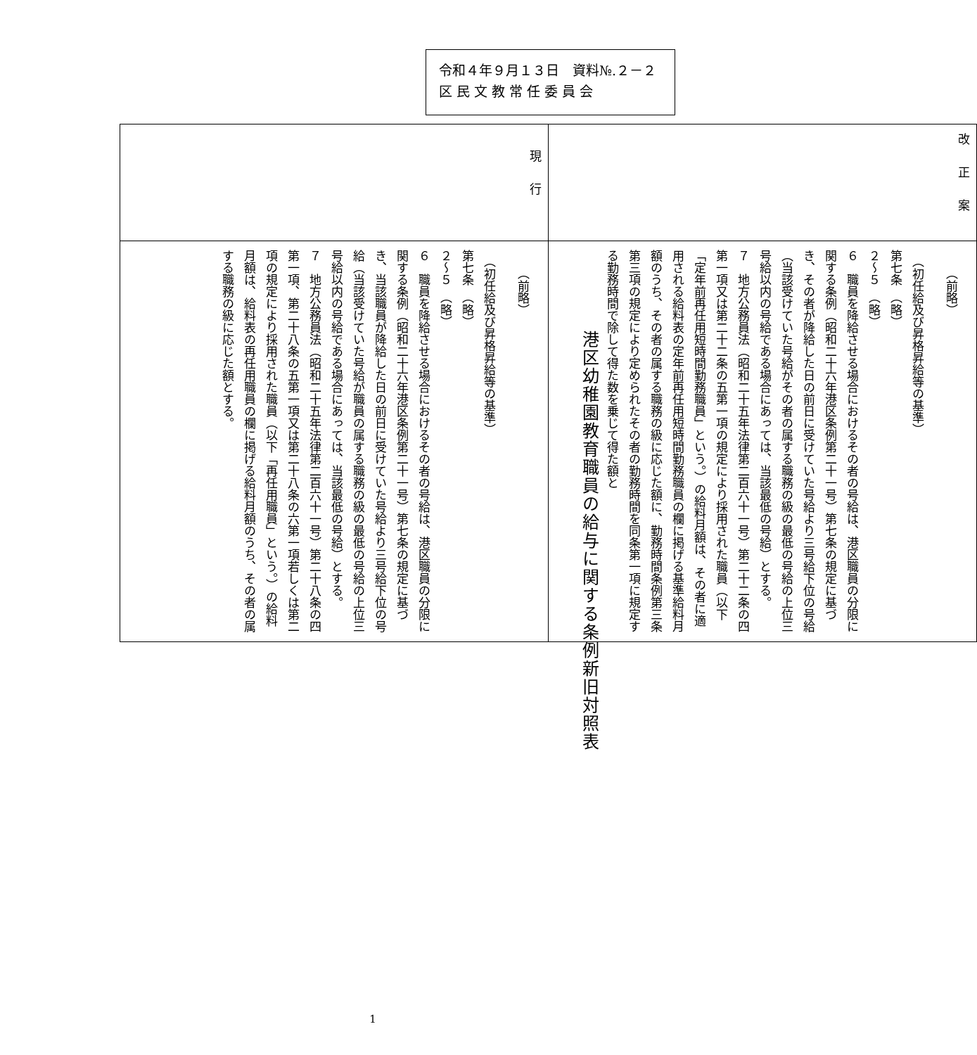令和４年９月１３日　資料№.２－２
区 民 文 教 常 任 委 員 会
港区幼稚園教育職員の給与に関する条例新旧対照表
| 改正案 | （前略） （初任給及び昇格昇給等の基準） 第七条 （略） ２～５ （略） ６ 職員を降給させる場合におけるその者の号給は、港区職員の分限に関する条例（昭和二十六年港区条例第二十一号）第七条の規定に基づき、その者が降給した日の前日に受けていた号給より三号給下位の号給（当該受けていた号給がその者の属する職務の級の最低の号給の上位三号給以内の号給である場合にあっては、当該最低の号給）とする。 ７ 地方公務員法（昭和二十五年法律第二百六十一号）第二十二条の四第一項又は第二十二条の五第一項の規定により採用された職員（以下「定年前再任用短時間勤務職員」という。）の給料月額は、その者に適用される給料表の定年前再任用短時間勤務職員の欄に掲げる基準給料月額のうち、その者の属する職務の級に応じた額に、勤務時間条例第三条第三項の規定により定められたその者の勤務時間を同条第一項に規定する勤務時間で除して得た数を乗じて得た額と |
| 現行 | （前略） （初任給及び昇格昇給等の基準） 第七条 （略） ２～５ （略） ６ 職員を降給させる場合におけるその者の号給は、港区職員の分限に関する条例（昭和二十六年港区条例第二十一号）第七条の規定に基づき、当該職員が降給した日の前日に受けていた号給より三号給下位の号給（当該受けていた号給が職員の属する職務の級の最低の号給の上位三号給以内の号給である場合にあっては、当該最低の号給）とする。 ７ 地方公務員法（昭和二十五年法律第二百六十一号）第二十八条の四第一項、第二十八条の五第一項又は第二十八条の六第一項若しくは第二項の規定により採用された職員（以下「再任用職員」という。）の給料月額は、給料表の再任用職員の欄に掲げる給料月額のうち、その者の属する職務の級に応じた額とする。 |
1